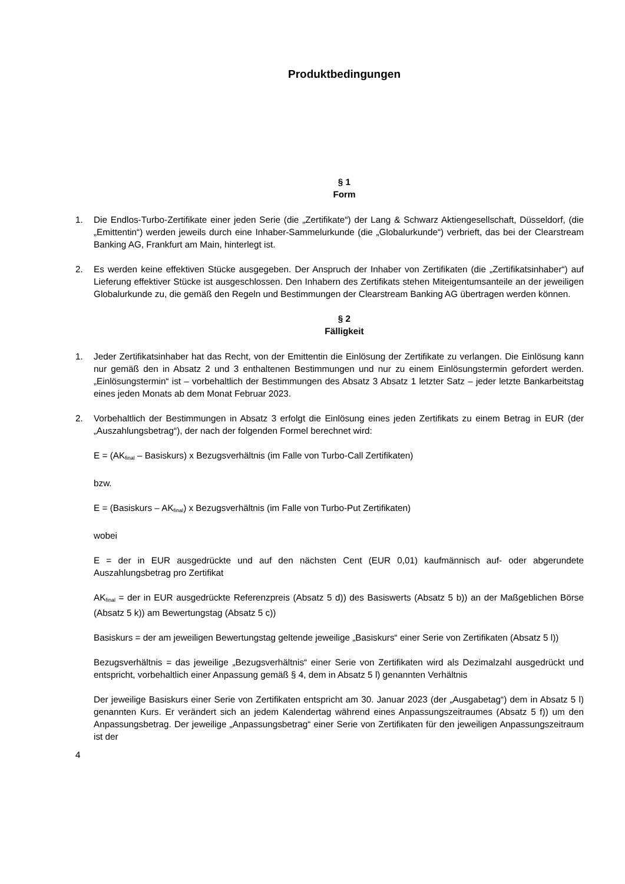Produktbedingungen
§ 1
Form
1. Die Endlos-Turbo-Zertifikate einer jeden Serie (die „Zertifikate“) der Lang & Schwarz Aktiengesellschaft, Düsseldorf, (die „Emittentin“) werden jeweils durch eine Inhaber-Sammelurkunde (die „Globalurkunde“) verbrieft, das bei der Clearstream Banking AG, Frankfurt am Main, hinterlegt ist.
2. Es werden keine effektiven Stücke ausgegeben. Der Anspruch der Inhaber von Zertifikaten (die „Zertifikatsinhaber“) auf Lieferung effektiver Stücke ist ausgeschlossen. Den Inhabern des Zertifikats stehen Miteigentumsanteile an der jeweiligen Globalurkunde zu, die gemäß den Regeln und Bestimmungen der Clearstream Banking AG übertragen werden können.
§ 2
Fälligkeit
1. Jeder Zertifikatsinhaber hat das Recht, von der Emittentin die Einlösung der Zertifikate zu verlangen. Die Einlösung kann nur gemäß den in Absatz 2 und 3 enthaltenen Bestimmungen und nur zu einem Einlösungstermin gefordert werden. „Einlösungstermin“ ist – vorbehaltlich der Bestimmungen des Absatz 3 Absatz 1 letzter Satz – jeder letzte Bankarbeitstag eines jeden Monats ab dem Monat Februar 2023.
2. Vorbehaltlich der Bestimmungen in Absatz 3 erfolgt die Einlösung eines jeden Zertifikats zu einem Betrag in EUR (der „Auszahlungsbetrag“), der nach der folgenden Formel berechnet wird:
E = (AK<sub>final</sub> – Basiskurs) x Bezugsverhältnis (im Falle von Turbo-Call Zertifikaten)
bzw.
E = (Basiskurs – AK<sub>final</sub>) x Bezugsverhältnis (im Falle von Turbo-Put Zertifikaten)
wobei
E = der in EUR ausgedrückte und auf den nächsten Cent (EUR 0,01) kaufmännisch auf- oder abgerundete Auszahlungsbetrag pro Zertifikat
AK<sub>final</sub> = der in EUR ausgedrückte Referenzpreis (Absatz 5 d)) des Basiswerts (Absatz 5 b)) an der Maßgeblichen Börse (Absatz 5 k)) am Bewertungstag (Absatz 5 c))
Basiskurs = der am jeweiligen Bewertungstag geltende jeweilige „Basiskurs“ einer Serie von Zertifikaten (Absatz 5 l))
Bezugsverhältnis = das jeweilige „Bezugsverhältnis“ einer Serie von Zertifikaten wird als Dezimalzahl ausgedrückt und entspricht, vorbehaltlich einer Anpassung gemäß § 4, dem in Absatz 5 l) genannten Verhältnis
Der jeweilige Basiskurs einer Serie von Zertifikaten entspricht am 30. Januar 2023 (der „Ausgabetag“) dem in Absatz 5 l) genannten Kurs. Er verändert sich an jedem Kalendertag während eines Anpassungszeitraumes (Absatz 5 f)) um den Anpassungsbetrag. Der jeweilige „Anpassungsbetrag“ einer Serie von Zertifikaten für den jeweiligen Anpassungszeitraum ist der
4